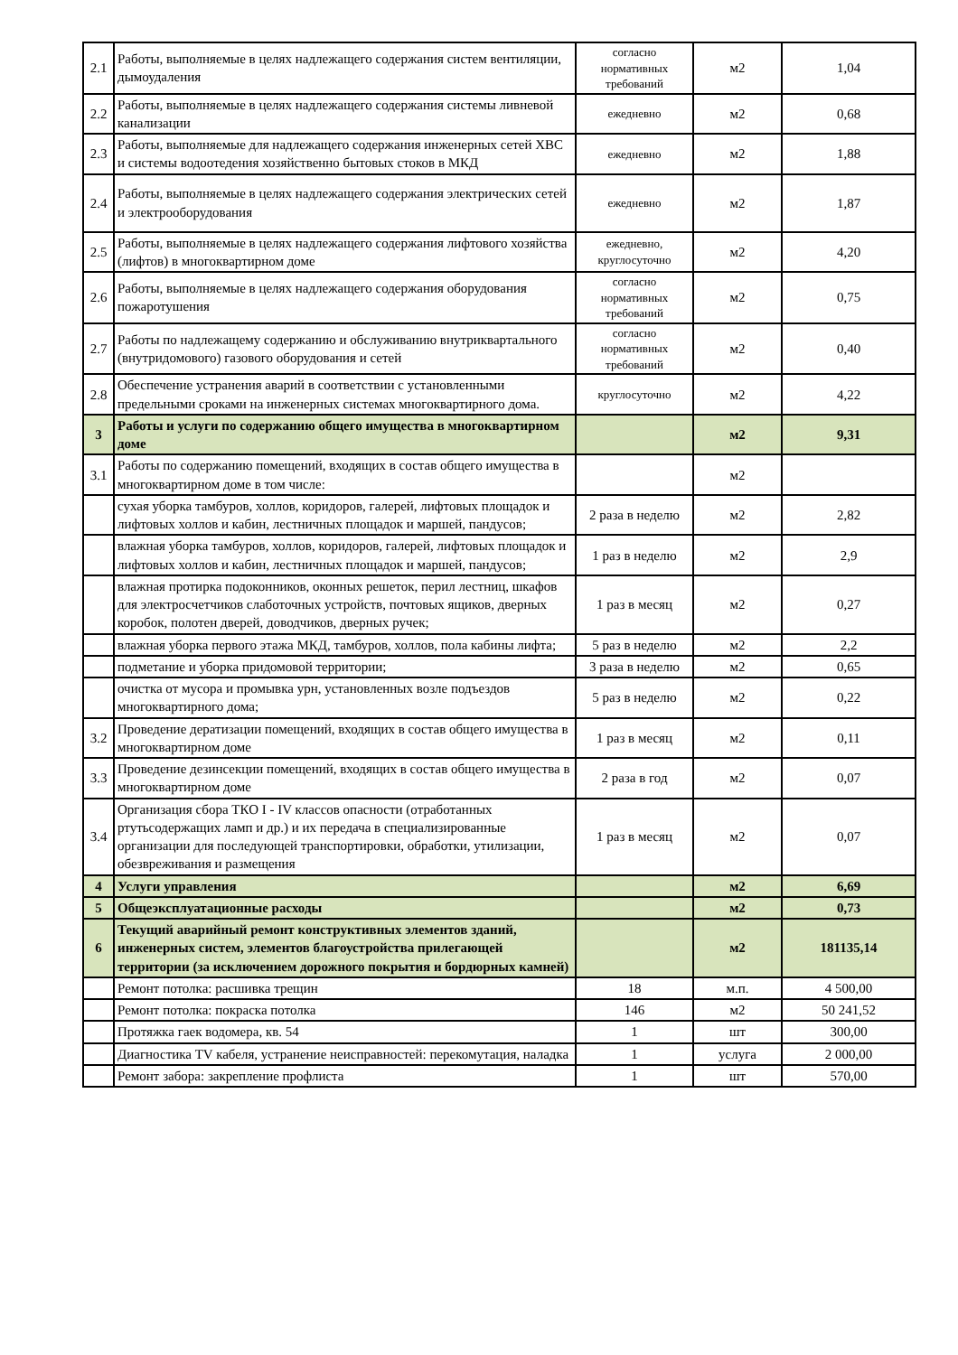| 2.1 | Работы, выполняемые в целях надлежащего содержания систем вентиляции, дымоудаления | согласно нормативных требований | м2 | 1,04 |
| 2.2 | Работы, выполняемые в целях надлежащего содержания системы ливневой канализации | ежедневно | м2 | 0,68 |
| 2.3 | Работы, выполняемые для надлежащего содержания инженерных сетей ХВС и системы водоотедения хозяйственно бытовых стоков в МКД | ежедневно | м2 | 1,88 |
| 2.4 | Работы, выполняемые в целях надлежащего содержания электрических сетей и электрооборудования | ежедневно | м2 | 1,87 |
| 2.5 | Работы, выполняемые в целях надлежащего содержания лифтового хозяйства (лифтов) в многоквартирном доме | ежедневно, круглосуточно | м2 | 4,20 |
| 2.6 | Работы, выполняемые в целях надлежащего содержания оборудования пожаротушения | согласно нормативных требований | м2 | 0,75 |
| 2.7 | Работы по надлежащему содержанию и обслуживанию внутриквартального (внутридомового) газового оборудования и сетей | согласно нормативных требований | м2 | 0,40 |
| 2.8 | Обеспечение устранения аварий в соответствии с установленными предельными сроками на инженерных системах многоквартирного дома. | круглосуточно | м2 | 4,22 |
| 3 | Работы и услуги по содержанию общего имущества в многоквартирном доме | | м2 | 9,31 |
| 3.1 | Работы по содержанию помещений, входящих в состав общего имущества в многоквартирном доме в том числе: | | м2 | |
| | сухая уборка тамбуров, холлов, коридоров, галерей, лифтовых площадок и лифтовых холлов и кабин, лестничных площадок и маршей, пандусов; | 2 раза в неделю | м2 | 2,82 |
| | влажная уборка тамбуров, холлов, коридоров, галерей, лифтовых площадок и лифтовых холлов и кабин, лестничных площадок и маршей, пандусов; | 1 раз в неделю | м2 | 2,9 |
| | влажная протирка подоконников, оконных решеток, перил лестниц, шкафов для электросчетчиков слаботочных устройств, почтовых ящиков, дверных коробок, полотен дверей, доводчиков, дверных ручек; | 1 раз в месяц | м2 | 0,27 |
| | влажная уборка первого этажа МКД, тамбуров, холлов, пола кабины лифта; | 5 раз в неделю | м2 | 2,2 |
| | подметание и уборка придомовой территории; | 3 раза в неделю | м2 | 0,65 |
| | очистка от мусора и промывка урн, установленных возле подъездов многоквартирного дома; | 5 раз в неделю | м2 | 0,22 |
| 3.2 | Проведение дератизации помещений, входящих в состав общего имущества в многоквартирном доме | 1 раз в месяц | м2 | 0,11 |
| 3.3 | Проведение дезинсекции помещений, входящих в состав общего имущества в многоквартирном доме | 2 раза в год | м2 | 0,07 |
| 3.4 | Организация сбора ТКО I - IV классов опасности (отработанных ртутьсодержащих ламп и др.) и их передача в специализированные организации для последующей транспортировки, обработки, утилизации, обезвреживания и размещения | 1 раз в месяц | м2 | 0,07 |
| 4 | Услуги управления | | м2 | 6,69 |
| 5 | Общеэксплуатационные расходы | | м2 | 0,73 |
| 6 | Текущий аварийный ремонт конструктивных элементов зданий, инженерных систем, элементов благоустройства прилегающей территории (за исключением дорожного покрытия и бордюрных камней) | | м2 | 181135,14 |
| | Ремонт потолка: расшивка трещин | 18 | м.п. | 4 500,00 |
| | Ремонт потолка: покраска потолка | 146 | м2 | 50 241,52 |
| | Протяжка гаек водомера, кв. 54 | 1 | шт | 300,00 |
| | Диагностика TV кабеля, устранение неисправностей: перекомутация, наладка | 1 | услуга | 2 000,00 |
| | Ремонт забора: закрепление профлиста | 1 | шт | 570,00 |